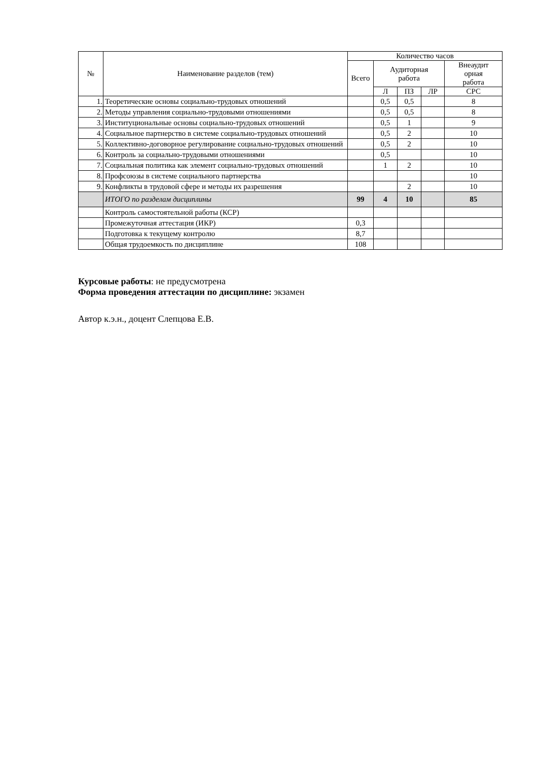| № | Наименование разделов (тем) | Количество часов | | | | |
| --- | --- | --- | --- | --- | --- | --- |
| | | Всего | Аудиторная работа | | | Внеаудит орная работа |
| | | | Л | ПЗ | ЛР | СРС |
| 1. | Теоретические основы социально-трудовых отношений | | 0,5 | 0,5 | | 8 |
| 2. | Методы управления социально-трудовыми отношениями | | 0,5 | 0,5 | | 8 |
| 3. | Институциональные основы социально-трудовых отношений | | 0,5 | 1 | | 9 |
| 4. | Социальное партнерство в системе социально-трудовых отношений | | 0,5 | 2 | | 10 |
| 5. | Коллективно-договорное регулирование социально-трудовых отношений | | 0,5 | 2 | | 10 |
| 6. | Контроль за социально-трудовыми отношениями | | 0,5 | | | 10 |
| 7. | Социальная политика как элемент социально-трудовых отношений | | 1 | 2 | | 10 |
| 8. | Профсоюзы в системе социального партнерства | | | | | 10 |
| 9. | Конфликты в трудовой сфере и методы их разрешения | | | 2 | | 10 |
| | ИТОГО по разделам дисциплины | 99 | 4 | 10 | | 85 |
| | Контроль самостоятельной работы (КСР) | | | | | |
| | Промежуточная аттестация (ИКР) | 0,3 | | | | |
| | Подготовка к текущему контролю | 8,7 | | | | |
| | Общая трудоемкость по дисциплине | 108 | | | | |
Курсовые работы: не предусмотрена
Форма проведения аттестации по дисциплине: экзамен
Автор к.э.н., доцент Слепцова Е.В.